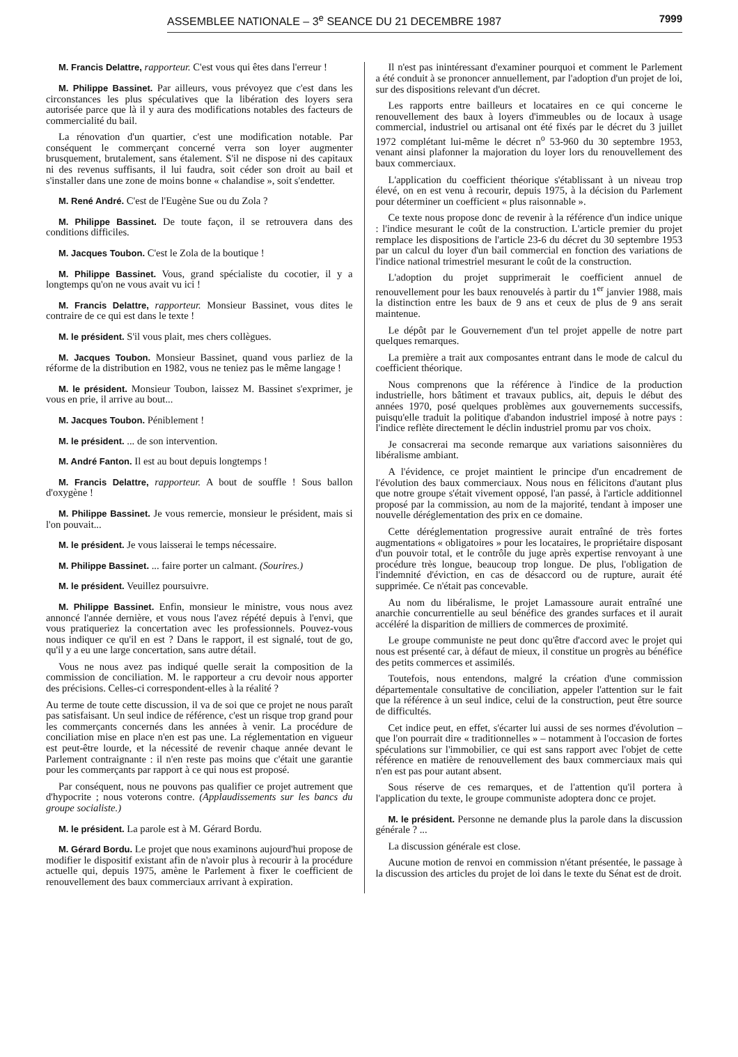ASSEMBLEE NATIONALE – 3<sup>e</sup> SEANCE DU 21 DECEMBRE 1987 7999
M. Francis Delattre, rapporteur. C'est vous qui êtes dans l'erreur !
M. Philippe Bassinet. Par ailleurs, vous prévoyez que c'est dans les circonstances les plus spéculatives que la libération des loyers sera autorisée parce que là il y aura des modifications notables des facteurs de commercialité du bail.
La rénovation d'un quartier, c'est une modification notable. Par conséquent le commerçant concerné verra son loyer augmenter brusquement, brutalement, sans étalement. S'il ne dispose ni des capitaux ni des revenus suffisants, il lui faudra, soit céder son droit au bail et s'installer dans une zone de moins bonne « chalandise », soit s'endetter.
M. René André. C'est de l'Eugène Sue ou du Zola ?
M. Philippe Bassinet. De toute façon, il se retrouvera dans des conditions difficiles.
M. Jacques Toubon. C'est le Zola de la boutique !
M. Philippe Bassinet. Vous, grand spécialiste du cocotier, il y a longtemps qu'on ne vous avait vu ici !
M. Francis Delattre, rapporteur. Monsieur Bassinet, vous dites le contraire de ce qui est dans le texte !
M. le président. S'il vous plait, mes chers collègues.
M. Jacques Toubon. Monsieur Bassinet, quand vous parliez de la réforme de la distribution en 1982, vous ne teniez pas le même langage !
M. le président. Monsieur Toubon, laissez M. Bassinet s'exprimer, je vous en prie, il arrive au bout...
M. Jacques Toubon. Péniblement !
M. le président. ... de son intervention.
M. André Fanton. Il est au bout depuis longtemps !
M. Francis Delattre, rapporteur. A bout de souffle ! Sous ballon d'oxygène !
M. Philippe Bassinet. Je vous remercie, monsieur le président, mais si l'on pouvait...
M. le président. Je vous laisserai le temps nécessaire.
M. Philippe Bassinet. ... faire porter un calmant. (Sourires.)
M. le président. Veuillez poursuivre.
M. Philippe Bassinet. Enfin, monsieur le ministre, vous nous avez annoncé l'année dernière, et vous nous l'avez répété depuis à l'envi, que vous pratiqueriez la concertation avec les professionnels. Pouvez-vous nous indiquer ce qu'il en est ? Dans le rapport, il est signalé, tout de go, qu'il y a eu une large concertation, sans autre détail.
Vous ne nous avez pas indiqué quelle serait la composition de la commission de conciliation. M. le rapporteur a cru devoir nous apporter des précisions. Celles-ci correspondent-elles à la réalité ?
Au terme de toute cette discussion, il va de soi que ce projet ne nous paraît pas satisfaisant. Un seul indice de référence, c'est un risque trop grand pour les commerçants concernés dans les années à venir. La procédure de conciliation mise en place n'en est pas une. La réglementation en vigueur est peut-être lourde, et la nécessité de revenir chaque année devant le Parlement contraignante : il n'en reste pas moins que c'était une garantie pour les commerçants par rapport à ce qui nous est proposé.
Par conséquent, nous ne pouvons pas qualifier ce projet autrement que d'hypocrite ; nous voterons contre. (Applaudissements sur les bancs du groupe socialiste.)
M. le président. La parole est à M. Gérard Bordu.
M. Gérard Bordu. Le projet que nous examinons aujourd'hui propose de modifier le dispositif existant afin de n'avoir plus à recourir à la procédure actuelle qui, depuis 1975, amène le Parlement à fixer le coefficient de renouvellement des baux commerciaux arrivant à expiration.
Il n'est pas inintéressant d'examiner pourquoi et comment le Parlement a été conduit à se prononcer annuellement, par l'adoption d'un projet de loi, sur des dispositions relevant d'un décret.
Les rapports entre bailleurs et locataires en ce qui concerne le renouvellement des baux à loyers d'immeubles ou de locaux à usage commercial, industriel ou artisanal ont été fixés par le décret du 3 juillet 1972 complétant lui-même le décret n<sup>o</sup> 53-960 du 30 septembre 1953, venant ainsi plafonner la majoration du loyer lors du renouvellement des baux commerciaux.
L'application du coefficient théorique s'établissant à un niveau trop élevé, on en est venu à recourir, depuis 1975, à la décision du Parlement pour déterminer un coefficient « plus raisonnable ».
Ce texte nous propose donc de revenir à la référence d'un indice unique : l'indice mesurant le coût de la construction. L'article premier du projet remplace les dispositions de l'article 23-6 du décret du 30 septembre 1953 par un calcul du loyer d'un bail commercial en fonction des variations de l'indice national trimestriel mesurant le coût de la construction.
L'adoption du projet supprimerait le coefficient annuel de renouvellement pour les baux renouvelés à partir du 1<sup>er</sup> janvier 1988, mais la distinction entre les baux de 9 ans et ceux de plus de 9 ans serait maintenue.
Le dépôt par le Gouvernement d'un tel projet appelle de notre part quelques remarques.
La première a trait aux composantes entrant dans le mode de calcul du coefficient théorique.
Nous comprenons que la référence à l'indice de la production industrielle, hors bâtiment et travaux publics, ait, depuis le début des années 1970, posé quelques problèmes aux gouvernements successifs, puisqu'elle traduit la politique d'abandon industriel imposé à notre pays : l'indice reflète directement le déclin industriel promu par vos choix.
Je consacrerai ma seconde remarque aux variations saisonnières du libéralisme ambiant.
A l'évidence, ce projet maintient le principe d'un encadrement de l'évolution des baux commerciaux. Nous nous en félicitons d'autant plus que notre groupe s'était vivement opposé, l'an passé, à l'article additionnel proposé par la commission, au nom de la majorité, tendant à imposer une nouvelle déréglementation des prix en ce domaine.
Cette déréglementation progressive aurait entraîné de très fortes augmentations « obligatoires » pour les locataires, le propriétaire disposant d'un pouvoir total, et le contrôle du juge après expertise renvoyant à une procédure très longue, beaucoup trop longue. De plus, l'obligation de l'indemnité d'éviction, en cas de désaccord ou de rupture, aurait été supprimée. Ce n'était pas concevable.
Au nom du libéralisme, le projet Lamassoure aurait entraîné une anarchie concurrentielle au seul bénéfice des grandes surfaces et il aurait accéléré la disparition de milliers de commerces de proximité.
Le groupe communiste ne peut donc qu'être d'accord avec le projet qui nous est présenté car, à défaut de mieux, il constitue un progrès au bénéfice des petits commerces et assimilés.
Toutefois, nous entendons, malgré la création d'une commission départementale consultative de conciliation, appeler l'attention sur le fait que la référence à un seul indice, celui de la construction, peut être source de difficultés.
Cet indice peut, en effet, s'écarter lui aussi de ses normes d'évolution – que l'on pourrait dire « traditionnelles » – notamment à l'occasion de fortes spéculations sur l'immobilier, ce qui est sans rapport avec l'objet de cette référence en matière de renouvellement des baux commerciaux mais qui n'en est pas pour autant absent.
Sous réserve de ces remarques, et de l'attention qu'il portera à l'application du texte, le groupe communiste adoptera donc ce projet.
M. le président. Personne ne demande plus la parole dans la discussion générale ? ...
La discussion générale est close.
Aucune motion de renvoi en commission n'étant présentée, le passage à la discussion des articles du projet de loi dans le texte du Sénat est de droit.